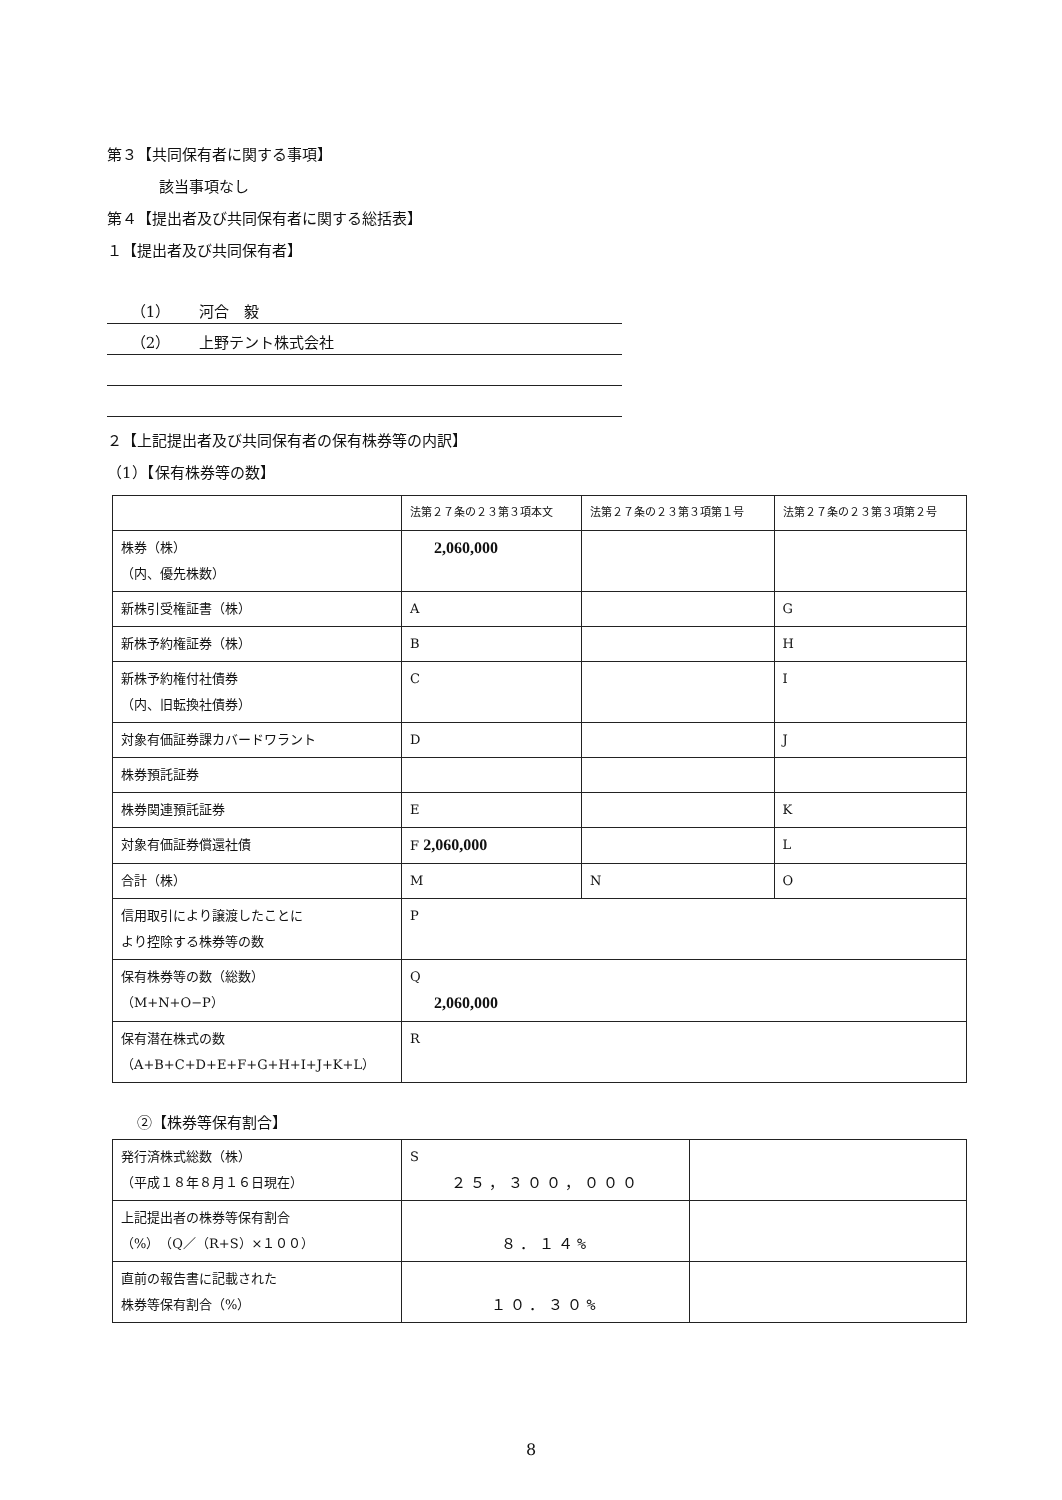第３【共同保有者に関する事項】
該当事項なし
第４【提出者及び共同保有者に関する総括表】
１【提出者及び共同保有者】
（1） 河合　毅
（2） 上野テント株式会社
２【上記提出者及び共同保有者の保有株券等の内訳】
（1）【保有株券等の数】
| | 法第２７条の２３第３項本文 | 法第２７条の２３第３項第１号 | 法第２７条の２３第３項第２号 |
| 株券（株） （内、優先株数） | 2,060,000 | | |
| 新株引受権証書（株） | A | | G |
| 新株予約権証券（株） | B | | H |
| 新株予約権付社債券 （内、旧転換社債券） | C | | I |
| 対象有価証券課カバードワラント | D | | J |
| 株券預託証券 | | | |
| 株券関連預託証券 | E | | K |
| 対象有価証券償還社債 | F 2,060,000 | | L |
| 合計（株） | M | N | O |
| 信用取引により譲渡したことに より控除する株券等の数 | P | | |
| 保有株券等の数（総数） （M+N+O−P） | Q 2,060,000 | | |
| 保有潜在株式の数 （A+B+C+D+E+F+G+H+I+J+K+L） | R | | |
②【株券等保有割合】
| 発行済株式総数（株） （平成１８年８月１６日現在） | S ２５，３００，０００ | |
| 上記提出者の株券等保有割合 （%）（Q／（R+S）×１００） | ８．１４% | |
| 直前の報告書に記載された 株券等保有割合（%） | １０．３０% | |
8